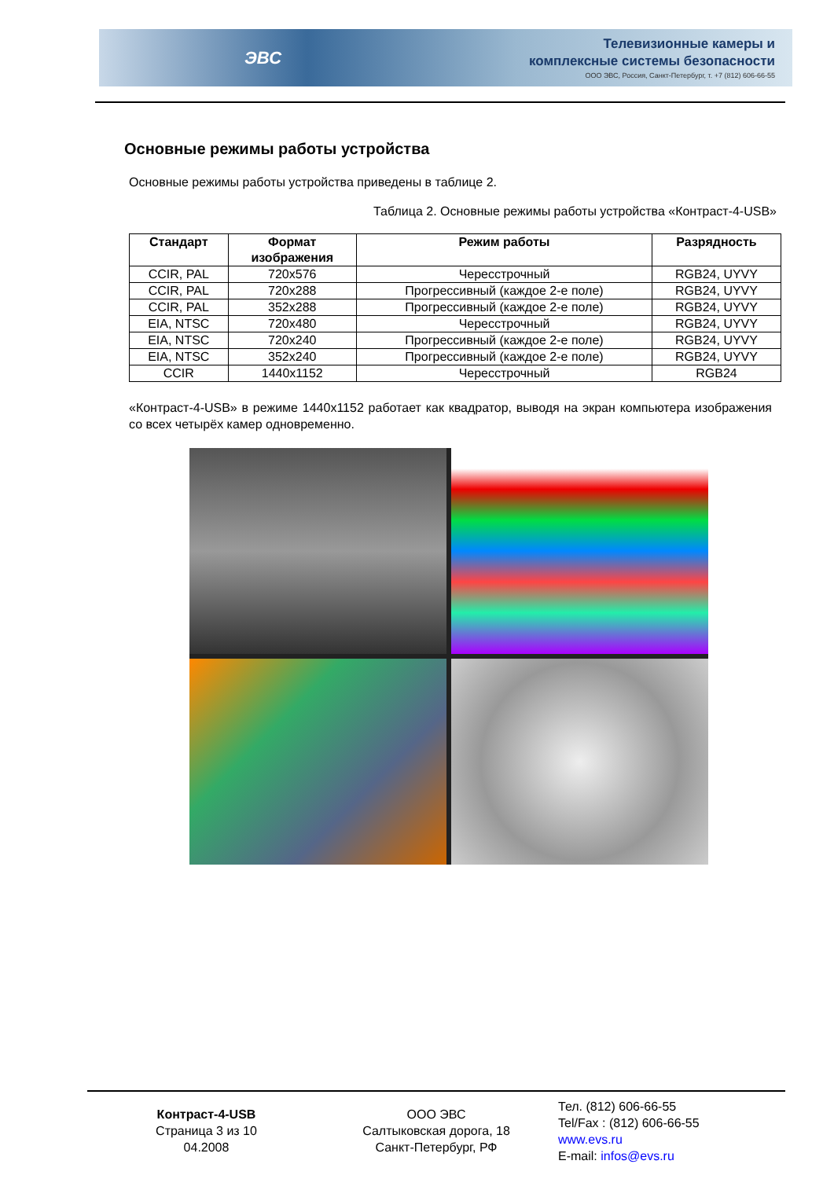ЭВС
Телевизионные камеры и
комплексные системы безопасности
ООО ЭВС, Россия, Санкт-Петербург, т. +7 (812) 606-66-55
Основные режимы работы устройства
Основные режимы работы устройства приведены в таблице 2.
Таблица 2. Основные режимы работы устройства «Контраст-4-USB»
| Стандарт | Формат изображения | Режим работы | Разрядность |
| --- | --- | --- | --- |
| CCIR, PAL | 720x576 | Чересстрочный | RGB24, UYVY |
| CCIR, PAL | 720x288 | Прогрессивный (каждое 2-е поле) | RGB24, UYVY |
| CCIR, PAL | 352x288 | Прогрессивный (каждое 2-е поле) | RGB24, UYVY |
| EIA, NTSC | 720x480 | Чересстрочный | RGB24, UYVY |
| EIA, NTSC | 720x240 | Прогрессивный (каждое 2-е поле) | RGB24, UYVY |
| EIA, NTSC | 352x240 | Прогрессивный (каждое 2-е поле) | RGB24, UYVY |
| CCIR | 1440x1152 | Чересстрочный | RGB24 |
«Контраст-4-USB» в режиме 1440x1152 работает как квадратор, выводя на экран компьютера изображения со всех четырёх камер одновременно.
Контраст-4-USB
Страница 3 из 10
04.2008
ООО ЭВС
Салтыковская дорога, 18
Санкт-Петербург, РФ
Тел. (812) 606-66-55
Tel/Fax : (812) 606-66-55
www.evs.ru
E-mail: infos@evs.ru